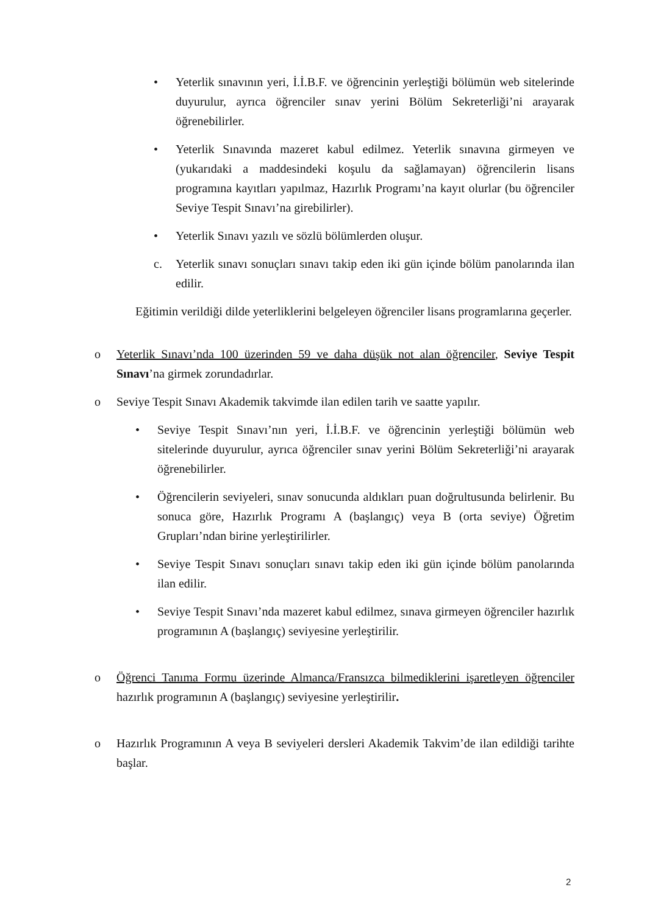• Yeterlik sınavının yeri, İ.İ.B.F. ve öğrencinin yerleştiği bölümün web sitelerinde duyurulur, ayrıca öğrenciler sınav yerini Bölüm Sekreterliği’ni arayarak öğrenebilirler.
• Yeterlik Sınavında mazeret kabul edilmez. Yeterlik sınavına girmeyen ve (yukarıdaki a maddesindeki koşulu da sağlamayan) öğrencilerin lisans programına kayıtları yapılmaz, Hazırlık Programı’na kayıt olurlar (bu öğrenciler Seviye Tespit Sınavı’na girebilirler).
• Yeterlik Sınavı yazılı ve sözlü bölümlerden oluşur.
c. Yeterlik sınavı sonuçları sınavı takip eden iki gün içinde bölüm panolarında ilan edilir.
Eğitimin verildiği dilde yeterliklerini belgeleyen öğrenciler lisans programlarına geçerler.
o Yeterlik Sınavı’nda 100 üzerinden 59 ve daha düşük not alan öğrenciler, Seviye Tespit Sınavı’na girmek zorundadırlar.
o Seviye Tespit Sınavı Akademik takvimde ilan edilen tarih ve saatte yapılır.
• Seviye Tespit Sınavı’nın yeri, İ.İ.B.F. ve öğrencinin yerleştiği bölümün web sitelerinde duyurulur, ayrıca öğrenciler sınav yerini Bölüm Sekreterliği’ni arayarak öğrenebilirler.
• Öğrencilerin seviyeleri, sınav sonucunda aldıkları puan doğrultusunda belirlenir. Bu sonuca göre, Hazırlık Programı A (başlangıç) veya B (orta seviye) Öğretim Grupları’ndan birine yerleştirilirler.
• Seviye Tespit Sınavı sonuçları sınavı takip eden iki gün içinde bölüm panolarında ilan edilir.
• Seviye Tespit Sınavı’nda mazeret kabul edilmez, sınava girmeyen öğrenciler hazırlık programının A (başlangıç) seviyesine yerleştirilir.
o Öğrenci Tanıma Formu üzerinde Almanca/Fransızca bilmediklerini işaretleyen öğrenciler hazırlık programının A (başlangıç) seviyesine yerleştirilir.
o Hazırlık Programının A veya B seviyeleri dersleri Akademik Takvim’de ilan edildiği tarihte başlar.
2